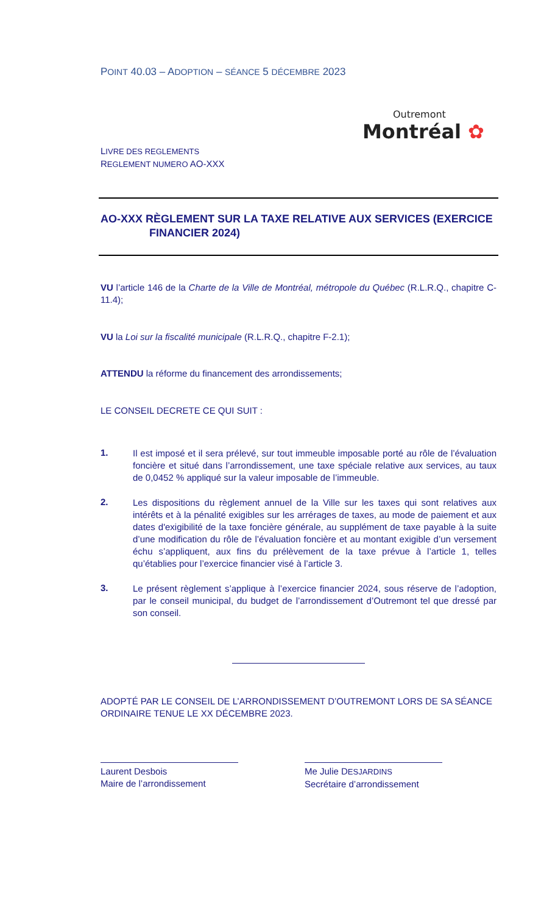POINT 40.03 – ADOPTION – SÉANCE 5 DÉCEMBRE 2023
Outremont
Montréal ✿
LIVRE DES REGLEMENTS
REGLEMENT NUMERO AO-XXX
AO-XXX RÈGLEMENT SUR LA TAXE RELATIVE AUX SERVICES (EXERCICE
FINANCIER 2024)
VU l’article 146 de la Charte de la Ville de Montréal, métropole du Québec (R.L.R.Q., chapitre C-11.4);
VU la Loi sur la fiscalité municipale (R.L.R.Q., chapitre F-2.1);
ATTENDU la réforme du financement des arrondissements;
LE CONSEIL DECRETE CE QUI SUIT :
1.
Il est imposé et il sera prélevé, sur tout immeuble imposable porté au rôle de l’évaluation foncière et situé dans l’arrondissement, une taxe spéciale relative aux services, au taux de 0,0452 % appliqué sur la valeur imposable de l’immeuble.
2.
Les dispositions du règlement annuel de la Ville sur les taxes qui sont relatives aux intérêts et à la pénalité exigibles sur les arrérages de taxes, au mode de paiement et aux dates d'exigibilité de la taxe foncière générale, au supplément de taxe payable à la suite d’une modification du rôle de l’évaluation foncière et au montant exigible d’un versement échu s’appliquent, aux fins du prélèvement de la taxe prévue à l’article 1, telles qu’établies pour l’exercice financier visé à l’article 3.
3.
Le présent règlement s’applique à l’exercice financier 2024, sous réserve de l’adoption, par le conseil municipal, du budget de l’arrondissement d’Outremont tel que dressé par son conseil.
ADOPTÉ PAR LE CONSEIL DE L’ARRONDISSEMENT D’OUTREMONT LORS DE SA SÉANCE ORDINAIRE TENUE LE XX DÉCEMBRE 2023.
Laurent Desbois
Maire de l’arrondissement
Me Julie DESJARDINS
Secrétaire d’arrondissement